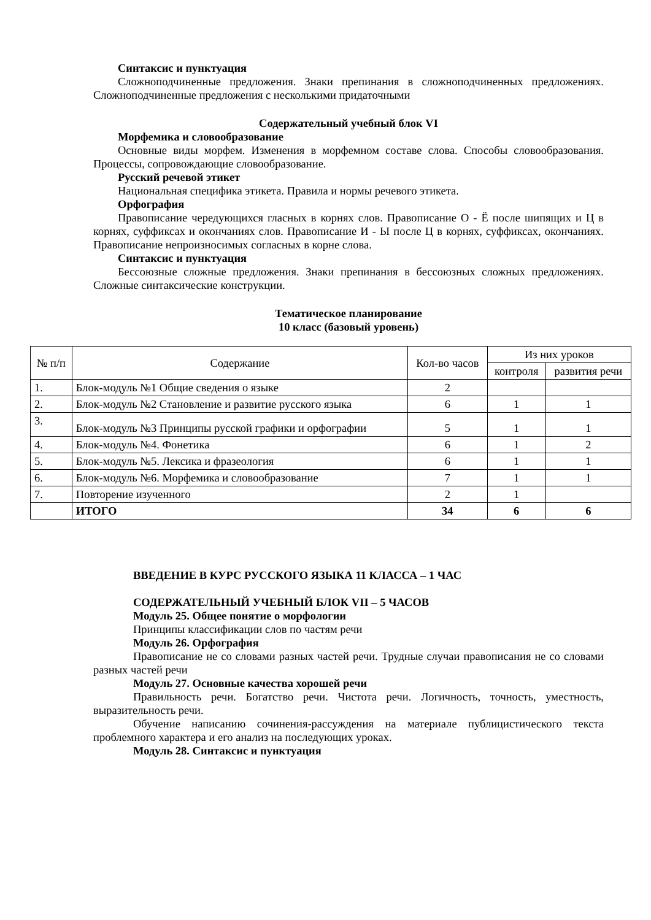Синтаксис и пунктуация
Сложноподчиненные предложения. Знаки препинания в сложноподчиненных предложениях. Сложноподчиненные предложения с несколькими придаточными
Содержательный учебный блок VI
Морфемика и словообразование
Основные виды морфем. Изменения в морфемном составе слова. Способы словообразования. Процессы, сопровождающие словообразование.
Русский речевой этикет
Национальная специфика этикета. Правила и нормы речевого этикета.
Орфография
Правописание чередующихся гласных в корнях слов. Правописание О - Ё после шипящих и Ц в корнях, суффиксах и окончаниях слов. Правописание И - Ы после Ц в корнях, суффиксах, окончаниях. Правописание непроизносимых согласных в корне слова.
Синтаксис и пунктуация
Бессоюзные сложные предложения. Знаки препинания в бессоюзных сложных предложениях. Сложные синтаксические конструкции.
Тематическое планирование
10 класс (базовый уровень)
| № п/п | Содержание | Кол-во часов | Из них уроков | |
| --- | --- | --- | --- | --- |
| | | | контроля | развития речи |
| 1. | Блок-модуль №1 Общие сведения о языке | 2 | | |
| 2. | Блок-модуль №2 Становление и развитие русского языка | 6 | 1 | 1 |
| 3. | Блок-модуль №3 Принципы русской графики и орфографии | 5 | 1 | 1 |
| 4. | Блок-модуль №4. Фонетика | 6 | 1 | 2 |
| 5. | Блок-модуль №5. Лексика и фразеология | 6 | 1 | 1 |
| 6. | Блок-модуль №6. Морфемика и словообразование | 7 | 1 | 1 |
| 7. | Повторение изученного | 2 | 1 | |
| | ИТОГО | 34 | 6 | 6 |
ВВЕДЕНИЕ В КУРС РУССКОГО ЯЗЫКА 11 КЛАССА – 1 ЧАС
СОДЕРЖАТЕЛЬНЫЙ УЧЕБНЫЙ БЛОК VII – 5 ЧАСОВ
Модуль 25. Общее понятие о морфологии
Принципы классификации слов по частям речи
Модуль 26. Орфография
Правописание не со словами разных частей речи. Трудные случаи правописания не со словами разных частей речи
Модуль 27. Основные качества хорошей речи
Правильность речи. Богатство речи. Чистота речи. Логичность, точность, уместность, выразительность речи.
Обучение написанию сочинения-рассуждения на материале публицистического текста проблемного характера и его анализ на последующих уроках.
Модуль 28. Синтаксис и пунктуация